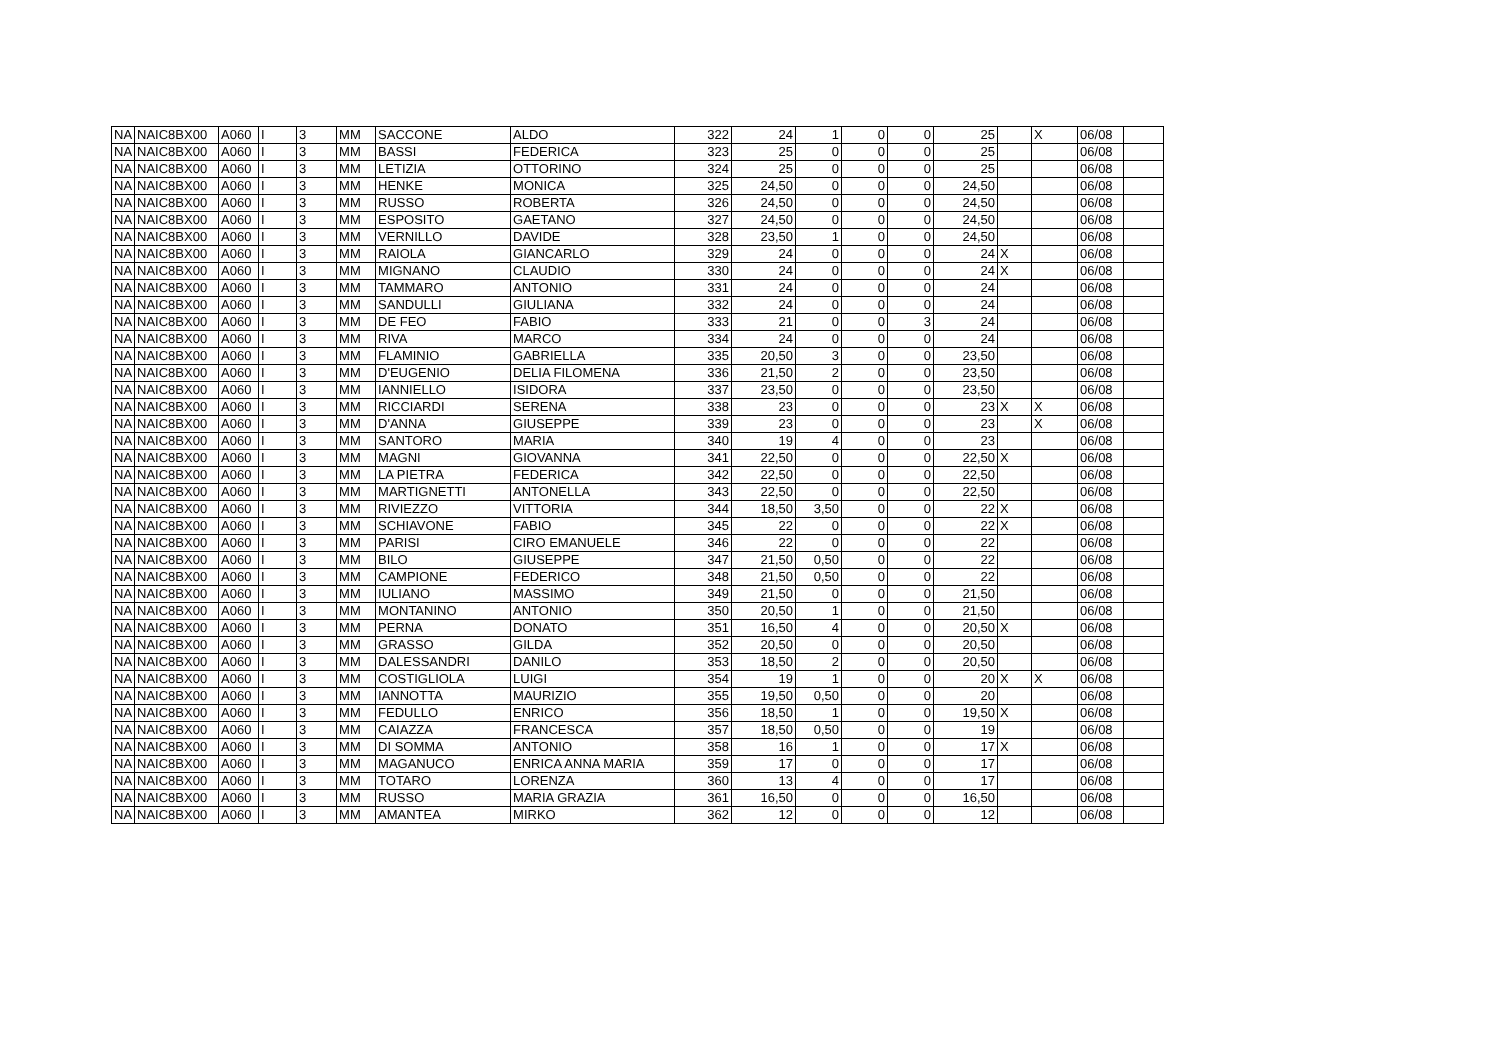| NA | NAIC8BX00 | A060 | I | 3 | MM | SACCONE | ALDO | 322 | 24 | 1 | 0 | 0 | 25 | | X | 06/08 | |
| NA | NAIC8BX00 | A060 | I | 3 | MM | BASSI | FEDERICA | 323 | 25 | 0 | 0 | 0 | 25 | | | 06/08 | |
| NA | NAIC8BX00 | A060 | I | 3 | MM | LETIZIA | OTTORINO | 324 | 25 | 0 | 0 | 0 | 25 | | | 06/08 | |
| NA | NAIC8BX00 | A060 | I | 3 | MM | HENKE | MONICA | 325 | 24,50 | 0 | 0 | 0 | 24,50 | | | 06/08 | |
| NA | NAIC8BX00 | A060 | I | 3 | MM | RUSSO | ROBERTA | 326 | 24,50 | 0 | 0 | 0 | 24,50 | | | 06/08 | |
| NA | NAIC8BX00 | A060 | I | 3 | MM | ESPOSITO | GAETANO | 327 | 24,50 | 0 | 0 | 0 | 24,50 | | | 06/08 | |
| NA | NAIC8BX00 | A060 | I | 3 | MM | VERNILLO | DAVIDE | 328 | 23,50 | 1 | 0 | 0 | 24,50 | | | 06/08 | |
| NA | NAIC8BX00 | A060 | I | 3 | MM | RAIOLA | GIANCARLO | 329 | 24 | 0 | 0 | 0 | 24 | X | | 06/08 | |
| NA | NAIC8BX00 | A060 | I | 3 | MM | MIGNANO | CLAUDIO | 330 | 24 | 0 | 0 | 0 | 24 | X | | 06/08 | |
| NA | NAIC8BX00 | A060 | I | 3 | MM | TAMMARO | ANTONIO | 331 | 24 | 0 | 0 | 0 | 24 | | | 06/08 | |
| NA | NAIC8BX00 | A060 | I | 3 | MM | SANDULLI | GIULIANA | 332 | 24 | 0 | 0 | 0 | 24 | | | 06/08 | |
| NA | NAIC8BX00 | A060 | I | 3 | MM | DE FEO | FABIO | 333 | 21 | 0 | 0 | 3 | 24 | | | 06/08 | |
| NA | NAIC8BX00 | A060 | I | 3 | MM | RIVA | MARCO | 334 | 24 | 0 | 0 | 0 | 24 | | | 06/08 | |
| NA | NAIC8BX00 | A060 | I | 3 | MM | FLAMINIO | GABRIELLA | 335 | 20,50 | 3 | 0 | 0 | 23,50 | | | 06/08 | |
| NA | NAIC8BX00 | A060 | I | 3 | MM | D'EUGENIO | DELIA FILOMENA | 336 | 21,50 | 2 | 0 | 0 | 23,50 | | | 06/08 | |
| NA | NAIC8BX00 | A060 | I | 3 | MM | IANNIELLO | ISIDORA | 337 | 23,50 | 0 | 0 | 0 | 23,50 | | | 06/08 | |
| NA | NAIC8BX00 | A060 | I | 3 | MM | RICCIARDI | SERENA | 338 | 23 | 0 | 0 | 0 | 23 | X | X | 06/08 | |
| NA | NAIC8BX00 | A060 | I | 3 | MM | D'ANNA | GIUSEPPE | 339 | 23 | 0 | 0 | 0 | 23 | | X | 06/08 | |
| NA | NAIC8BX00 | A060 | I | 3 | MM | SANTORO | MARIA | 340 | 19 | 4 | 0 | 0 | 23 | | | 06/08 | |
| NA | NAIC8BX00 | A060 | I | 3 | MM | MAGNI | GIOVANNA | 341 | 22,50 | 0 | 0 | 0 | 22,50 | X | | 06/08 | |
| NA | NAIC8BX00 | A060 | I | 3 | MM | LA PIETRA | FEDERICA | 342 | 22,50 | 0 | 0 | 0 | 22,50 | | | 06/08 | |
| NA | NAIC8BX00 | A060 | I | 3 | MM | MARTIGNETTI | ANTONELLA | 343 | 22,50 | 0 | 0 | 0 | 22,50 | | | 06/08 | |
| NA | NAIC8BX00 | A060 | I | 3 | MM | RIVIEZZO | VITTORIA | 344 | 18,50 | 3,50 | 0 | 0 | 22 | X | | 06/08 | |
| NA | NAIC8BX00 | A060 | I | 3 | MM | SCHIAVONE | FABIO | 345 | 22 | 0 | 0 | 0 | 22 | X | | 06/08 | |
| NA | NAIC8BX00 | A060 | I | 3 | MM | PARISI | CIRO EMANUELE | 346 | 22 | 0 | 0 | 0 | 22 | | | 06/08 | |
| NA | NAIC8BX00 | A060 | I | 3 | MM | BILO | GIUSEPPE | 347 | 21,50 | 0,50 | 0 | 0 | 22 | | | 06/08 | |
| NA | NAIC8BX00 | A060 | I | 3 | MM | CAMPIONE | FEDERICO | 348 | 21,50 | 0,50 | 0 | 0 | 22 | | | 06/08 | |
| NA | NAIC8BX00 | A060 | I | 3 | MM | IULIANO | MASSIMO | 349 | 21,50 | 0 | 0 | 0 | 21,50 | | | 06/08 | |
| NA | NAIC8BX00 | A060 | I | 3 | MM | MONTANINO | ANTONIO | 350 | 20,50 | 1 | 0 | 0 | 21,50 | | | 06/08 | |
| NA | NAIC8BX00 | A060 | I | 3 | MM | PERNA | DONATO | 351 | 16,50 | 4 | 0 | 0 | 20,50 | X | | 06/08 | |
| NA | NAIC8BX00 | A060 | I | 3 | MM | GRASSO | GILDA | 352 | 20,50 | 0 | 0 | 0 | 20,50 | | | 06/08 | |
| NA | NAIC8BX00 | A060 | I | 3 | MM | DALESSANDRI | DANILO | 353 | 18,50 | 2 | 0 | 0 | 20,50 | | | 06/08 | |
| NA | NAIC8BX00 | A060 | I | 3 | MM | COSTIGLIOLA | LUIGI | 354 | 19 | 1 | 0 | 0 | 20 | X | X | 06/08 | |
| NA | NAIC8BX00 | A060 | I | 3 | MM | IANNOTTA | MAURIZIO | 355 | 19,50 | 0,50 | 0 | 0 | 20 | | | 06/08 | |
| NA | NAIC8BX00 | A060 | I | 3 | MM | FEDULLO | ENRICO | 356 | 18,50 | 1 | 0 | 0 | 19,50 | X | | 06/08 | |
| NA | NAIC8BX00 | A060 | I | 3 | MM | CAIAZZA | FRANCESCA | 357 | 18,50 | 0,50 | 0 | 0 | 19 | | | 06/08 | |
| NA | NAIC8BX00 | A060 | I | 3 | MM | DI SOMMA | ANTONIO | 358 | 16 | 1 | 0 | 0 | 17 | X | | 06/08 | |
| NA | NAIC8BX00 | A060 | I | 3 | MM | MAGANUCO | ENRICA ANNA MARIA | 359 | 17 | 0 | 0 | 0 | 17 | | | 06/08 | |
| NA | NAIC8BX00 | A060 | I | 3 | MM | TOTARO | LORENZA | 360 | 13 | 4 | 0 | 0 | 17 | | | 06/08 | |
| NA | NAIC8BX00 | A060 | I | 3 | MM | RUSSO | MARIA GRAZIA | 361 | 16,50 | 0 | 0 | 0 | 16,50 | | | 06/08 | |
| NA | NAIC8BX00 | A060 | I | 3 | MM | AMANTEA | MIRKO | 362 | 12 | 0 | 0 | 0 | 12 | | | 06/08 | |